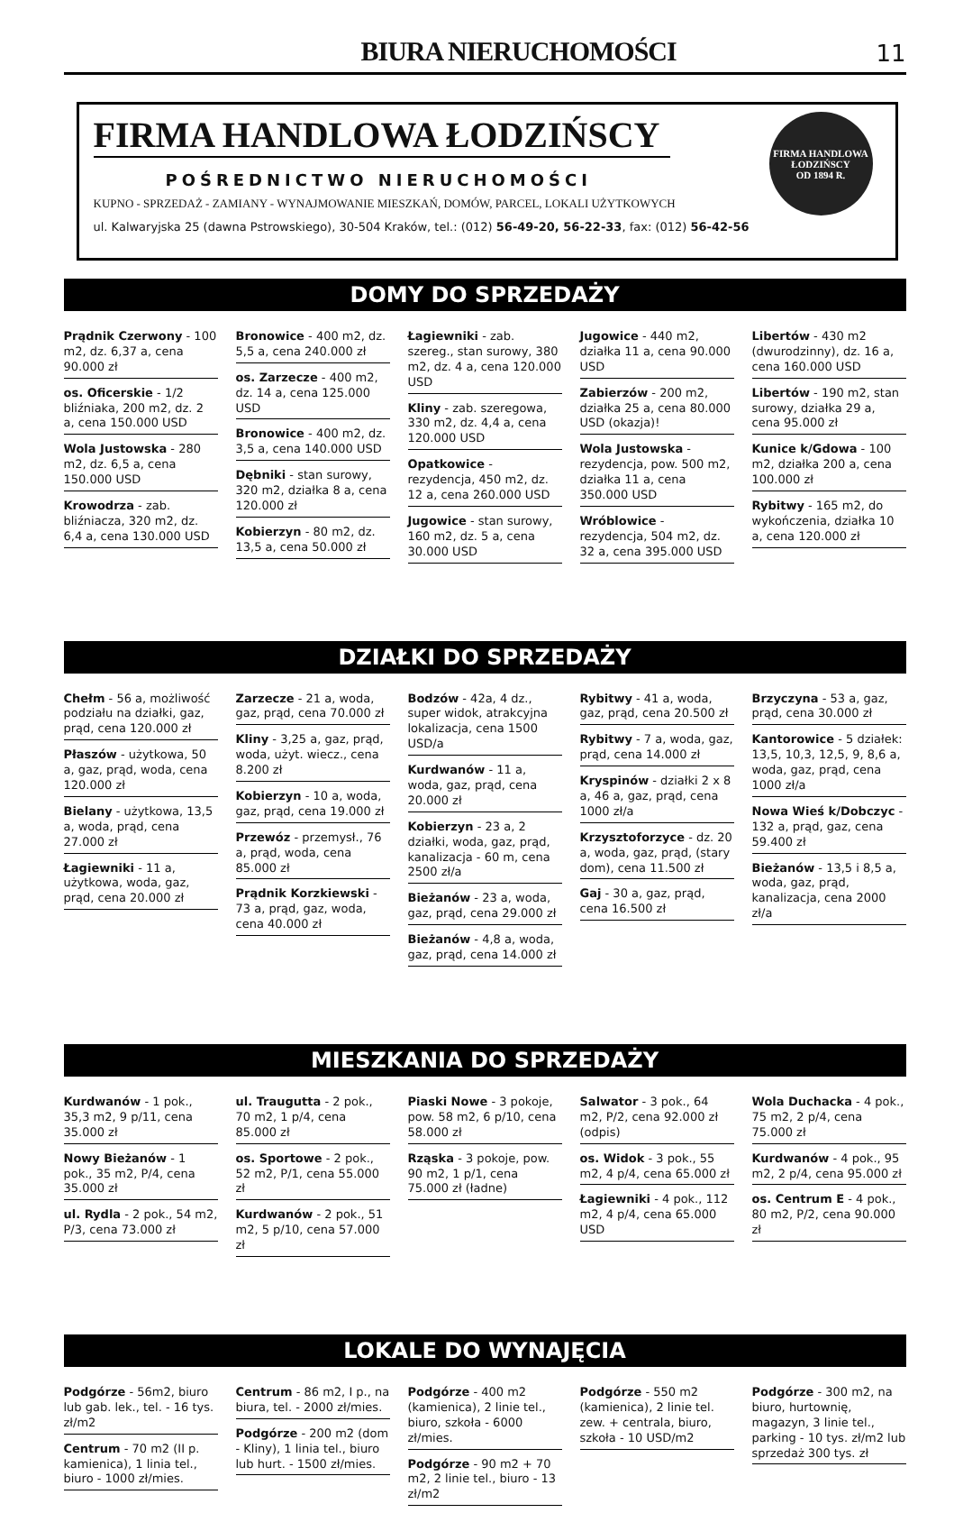BIURA NIERUCHOMOŚCI
11
FIRMA HANDLOWA ŁODZIŃSCY
POŚREDNICTWO NIERUCHOMOŚCI
KUPNO - SPRZEDAŻ - ZAMIANY - WYNAJMOWANIE MIESZKAŃ, DOMÓW, PARCEL, LOKALI UŻYTKOWYCH
ul. Kalwaryjska 25 (dawna Pstrowskiego), 30-504 Kraków, tel.: (012) 56-49-20, 56-22-33, fax: (012) 56-42-56
FIRMA HANDLOWA
ŁODZIŃSCY
OD 1894 R.
DOMY DO SPRZEDAŻY
Prądnik Czerwony - 100 m2, dz. 6,37 a, cena 90.000 zł
os. Oficerskie - 1/2 bliźniaka, 200 m2, dz. 2 a, cena 150.000 USD
Wola Justowska - 280 m2, dz. 6,5 a, cena 150.000 USD
Krowodrza - zab. bliźniacza, 320 m2, dz. 6,4 a, cena 130.000 USD
Bronowice - 400 m2, dz. 5,5 a, cena 240.000 zł
os. Zarzecze - 400 m2, dz. 14 a, cena 125.000 USD
Bronowice - 400 m2, dz. 3,5 a, cena 140.000 USD
Dębniki - stan surowy, 320 m2, działka 8 a, cena 120.000 zł
Kobierzyn - 80 m2, dz. 13,5 a, cena 50.000 zł
Łagiewniki - zab. szereg., stan surowy, 380 m2, dz. 4 a, cena 120.000 USD
Kliny - zab. szeregowa, 330 m2, dz. 4,4 a, cena 120.000 USD
Opatkowice - rezydencja, 450 m2, dz. 12 a, cena 260.000 USD
Jugowice - stan surowy, 160 m2, dz. 5 a, cena 30.000 USD
Jugowice - 440 m2, działka 11 a, cena 90.000 USD
Zabierzów - 200 m2, działka 25 a, cena 80.000 USD (okazja)!
Wola Justowska - rezydencja, pow. 500 m2, działka 11 a, cena 350.000 USD
Wróblowice - rezydencja, 504 m2, dz. 32 a, cena 395.000 USD
Libertów - 430 m2 (dwurodzinny), dz. 16 a, cena 160.000 USD
Libertów - 190 m2, stan surowy, działka 29 a, cena 95.000 zł
Kunice k/Gdowa - 100 m2, działka 200 a, cena 100.000 zł
Rybitwy - 165 m2, do wykończenia, działka 10 a, cena 120.000 zł
DZIAŁKI DO SPRZEDAŻY
Chełm - 56 a, możliwość podziału na działki, gaz, prąd, cena 120.000 zł
Płaszów - użytkowa, 50 a, gaz, prąd, woda, cena 120.000 zł
Bielany - użytkowa, 13,5 a, woda, prąd, cena 27.000 zł
Łagiewniki - 11 a, użytkowa, woda, gaz, prąd, cena 20.000 zł
Zarzecze - 21 a, woda, gaz, prąd, cena 70.000 zł
Kliny - 3,25 a, gaz, prąd, woda, użyt. wiecz., cena 8.200 zł
Kobierzyn - 10 a, woda, gaz, prąd, cena 19.000 zł
Przewóz - przemysł., 76 a, prąd, woda, cena 85.000 zł
Prądnik Korzkiewski - 73 a, prąd, gaz, woda, cena 40.000 zł
Bodzów - 42a, 4 dz., super widok, atrakcyjna lokalizacja, cena 1500 USD/a
Kurdwanów - 11 a, woda, gaz, prąd, cena 20.000 zł
Kobierzyn - 23 a, 2 działki, woda, gaz, prąd, kanalizacja - 60 m, cena 2500 zł/a
Bieżanów - 23 a, woda, gaz, prąd, cena 29.000 zł
Bieżanów - 4,8 a, woda, gaz, prąd, cena 14.000 zł
Rybitwy - 41 a, woda, gaz, prąd, cena 20.500 zł
Rybitwy - 7 a, woda, gaz, prąd, cena 14.000 zł
Kryspinów - działki 2 x 8 a, 46 a, gaz, prąd, cena 1000 zł/a
Krzysztoforzyce - dz. 20 a, woda, gaz, prąd, (stary dom), cena 11.500 zł
Gaj - 30 a, gaz, prąd, cena 16.500 zł
Brzyczyna - 53 a, gaz, prąd, cena 30.000 zł
Kantorowice - 5 działek: 13,5, 10,3, 12,5, 9, 8,6 a, woda, gaz, prąd, cena 1000 zł/a
Nowa Wieś k/Dobczyc - 132 a, prąd, gaz, cena 59.400 zł
Bieżanów - 13,5 i 8,5 a, woda, gaz, prąd, kanalizacja, cena 2000 zł/a
MIESZKANIA DO SPRZEDAŻY
Kurdwanów - 1 pok., 35,3 m2, 9 p/11, cena 35.000 zł
Nowy Bieżanów - 1 pok., 35 m2, P/4, cena 35.000 zł
ul. Rydla - 2 pok., 54 m2, P/3, cena 73.000 zł
ul. Traugutta - 2 pok., 70 m2, 1 p/4, cena 85.000 zł
os. Sportowe - 2 pok., 52 m2, P/1, cena 55.000 zł
Kurdwanów - 2 pok., 51 m2, 5 p/10, cena 57.000 zł
Piaski Nowe - 3 pokoje, pow. 58 m2, 6 p/10, cena 58.000 zł
Rząska - 3 pokoje, pow. 90 m2, 1 p/1, cena 75.000 zł (ładne)
Salwator - 3 pok., 64 m2, P/2, cena 92.000 zł (odpis)
os. Widok - 3 pok., 55 m2, 4 p/4, cena 65.000 zł
Łagiewniki - 4 pok., 112 m2, 4 p/4, cena 65.000 USD
Wola Duchacka - 4 pok., 75 m2, 2 p/4, cena 75.000 zł
Kurdwanów - 4 pok., 95 m2, 2 p/4, cena 95.000 zł
os. Centrum E - 4 pok., 80 m2, P/2, cena 90.000 zł
LOKALE DO WYNAJĘCIA
Podgórze - 56m2, biuro lub gab. lek., tel. - 16 tys. zł/m2
Centrum - 70 m2 (II p. kamienica), 1 linia tel., biuro - 1000 zł/mies.
Centrum - 86 m2, I p., na biura, tel. - 2000 zł/mies.
Podgórze - 200 m2 (dom - Kliny), 1 linia tel., biuro lub hurt. - 1500 zł/mies.
Podgórze - 400 m2 (kamienica), 2 linie tel., biuro, szkoła - 6000 zł/mies.
Podgórze - 90 m2 + 70 m2, 2 linie tel., biuro - 13 zł/m2
Podgórze - 550 m2 (kamienica), 2 linie tel. zew. + centrala, biuro, szkoła - 10 USD/m2
Podgórze - 300 m2, na biuro, hurtownię, magazyn, 3 linie tel., parking - 10 tys. zł/m2 lub sprzedaż 300 tys. zł